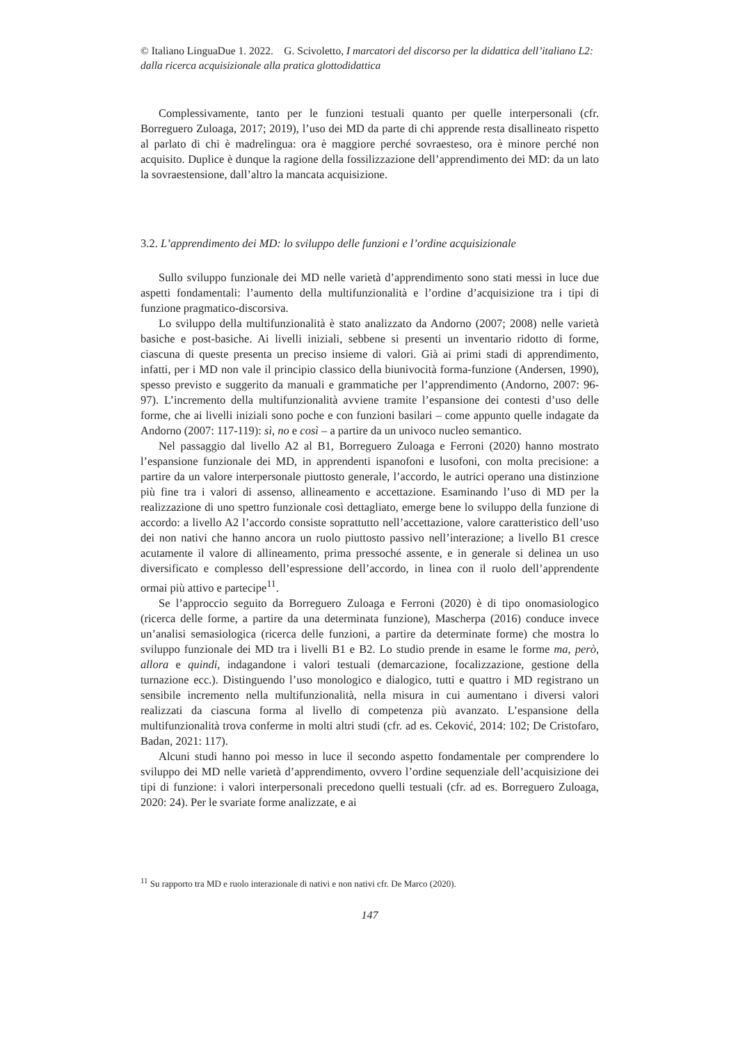© Italiano LinguaDue 1. 2022. G. Scivoletto, I marcatori del discorso per la didattica dell’italiano L2: dalla ricerca acquisizionale alla pratica glottodidattica
Complessivamente, tanto per le funzioni testuali quanto per quelle interpersonali (cfr. Borreguero Zuloaga, 2017; 2019), l’uso dei MD da parte di chi apprende resta disallineato rispetto al parlato di chi è madrelingua: ora è maggiore perché sovraesteso, ora è minore perché non acquisito. Duplice è dunque la ragione della fossilizzazione dell’apprendimento dei MD: da un lato la sovraestensione, dall’altro la mancata acquisizione.
3.2. L’apprendimento dei MD: lo sviluppo delle funzioni e l’ordine acquisizionale
Sullo sviluppo funzionale dei MD nelle varietà d’apprendimento sono stati messi in luce due aspetti fondamentali: l’aumento della multifunzionalità e l’ordine d’acquisizione tra i tipi di funzione pragmatico-discorsiva.
Lo sviluppo della multifunzionalità è stato analizzato da Andorno (2007; 2008) nelle varietà basiche e post-basiche. Ai livelli iniziali, sebbene si presenti un inventario ridotto di forme, ciascuna di queste presenta un preciso insieme di valori. Già ai primi stadi di apprendimento, infatti, per i MD non vale il principio classico della biunivocità forma-funzione (Andersen, 1990), spesso previsto e suggerito da manuali e grammatiche per l’apprendimento (Andorno, 2007: 96-97). L’incremento della multifunzionalità avviene tramite l’espansione dei contesti d’uso delle forme, che ai livelli iniziali sono poche e con funzioni basilari – come appunto quelle indagate da Andorno (2007: 117-119): sì, no e così – a partire da un univoco nucleo semantico.
Nel passaggio dal livello A2 al B1, Borreguero Zuloaga e Ferroni (2020) hanno mostrato l’espansione funzionale dei MD, in apprendenti ispanofoni e lusofoni, con molta precisione: a partire da un valore interpersonale piuttosto generale, l’accordo, le autrici operano una distinzione più fine tra i valori di assenso, allineamento e accettazione. Esaminando l’uso di MD per la realizzazione di uno spettro funzionale così dettagliato, emerge bene lo sviluppo della funzione di accordo: a livello A2 l’accordo consiste soprattutto nell’accettazione, valore caratteristico dell’uso dei non nativi che hanno ancora un ruolo piuttosto passivo nell’interazione; a livello B1 cresce acutamente il valore di allineamento, prima pressoché assente, e in generale si delinea un uso diversificato e complesso dell’espressione dell’accordo, in linea con il ruolo dell’apprendente ormai più attivo e partecipe<sup>11</sup>.
Se l’approccio seguito da Borreguero Zuloaga e Ferroni (2020) è di tipo onomasiologico (ricerca delle forme, a partire da una determinata funzione), Mascherpa (2016) conduce invece un’analisi semasiologica (ricerca delle funzioni, a partire da determinate forme) che mostra lo sviluppo funzionale dei MD tra i livelli B1 e B2. Lo studio prende in esame le forme ma, però, allora e quindi, indagandone i valori testuali (demarcazione, focalizzazione, gestione della turnazione ecc.). Distinguendo l’uso monologico e dialogico, tutti e quattro i MD registrano un sensibile incremento nella multifunzionalità, nella misura in cui aumentano i diversi valori realizzati da ciascuna forma al livello di competenza più avanzato. L’espansione della multifunzionalità trova conferme in molti altri studi (cfr. ad es. Ceković, 2014: 102; De Cristofaro, Badan, 2021: 117).
Alcuni studi hanno poi messo in luce il secondo aspetto fondamentale per comprendere lo sviluppo dei MD nelle varietà d’apprendimento, ovvero l’ordine sequenziale dell’acquisizione dei tipi di funzione: i valori interpersonali precedono quelli testuali (cfr. ad es. Borreguero Zuloaga, 2020: 24). Per le svariate forme analizzate, e ai
<sup>11</sup> Su rapporto tra MD e ruolo interazionale di nativi e non nativi cfr. De Marco (2020).
147